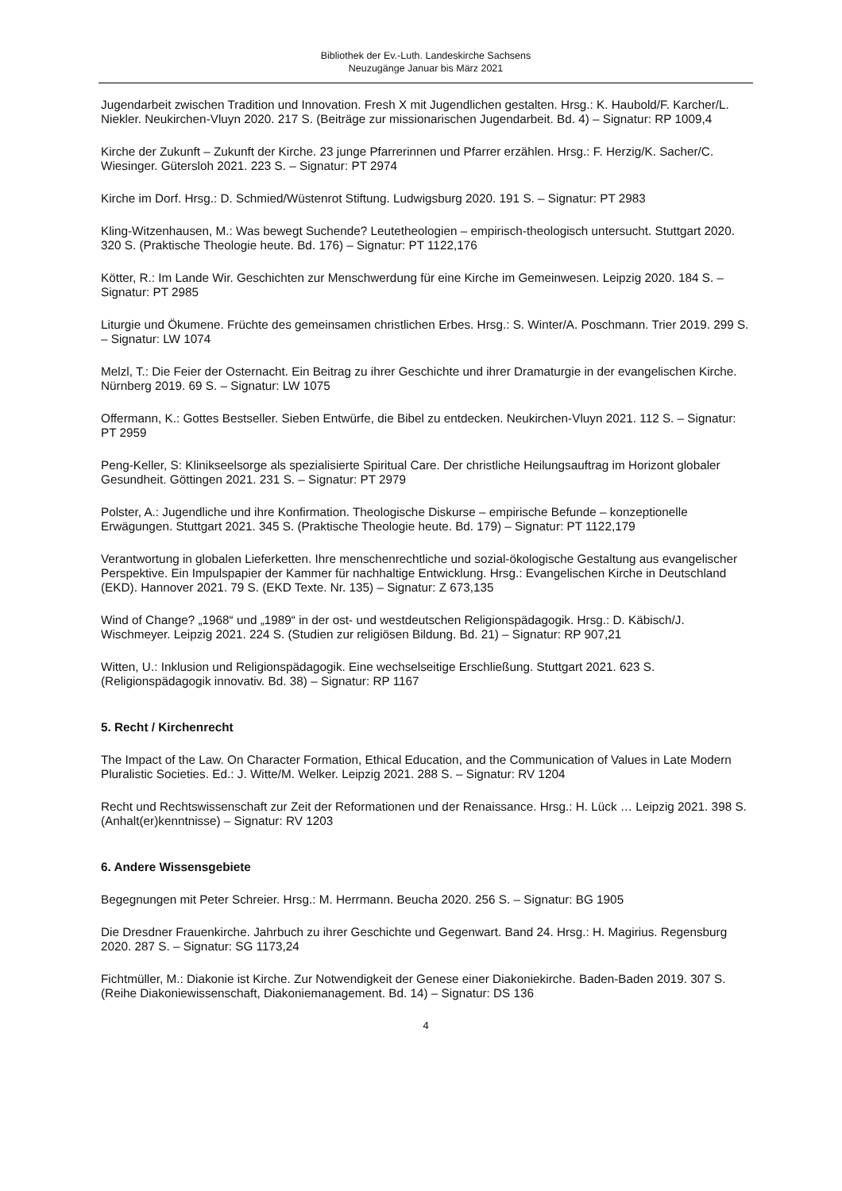Bibliothek der Ev.-Luth. Landeskirche Sachsens
Neuzugänge Januar bis März 2021
Jugendarbeit zwischen Tradition und Innovation. Fresh X mit Jugendlichen gestalten. Hrsg.: K. Haubold/F. Karcher/L. Niekler. Neukirchen-Vluyn 2020. 217 S. (Beiträge zur missionarischen Jugendarbeit. Bd. 4) – Signatur: RP 1009,4
Kirche der Zukunft – Zukunft der Kirche. 23 junge Pfarrerinnen und Pfarrer erzählen. Hrsg.: F. Herzig/K. Sacher/C. Wiesinger. Gütersloh 2021. 223 S. – Signatur: PT 2974
Kirche im Dorf. Hrsg.: D. Schmied/Wüstenrot Stiftung. Ludwigsburg 2020. 191 S. – Signatur: PT 2983
Kling-Witzenhausen, M.: Was bewegt Suchende? Leutetheologien – empirisch-theologisch untersucht. Stuttgart 2020. 320 S. (Praktische Theologie heute. Bd. 176) – Signatur: PT 1122,176
Kötter, R.: Im Lande Wir. Geschichten zur Menschwerdung für eine Kirche im Gemeinwesen. Leipzig 2020. 184 S. – Signatur: PT 2985
Liturgie und Ökumene. Früchte des gemeinsamen christlichen Erbes. Hrsg.: S. Winter/A. Poschmann. Trier 2019. 299 S. – Signatur: LW 1074
Melzl, T.: Die Feier der Osternacht. Ein Beitrag zu ihrer Geschichte und ihrer Dramaturgie in der evangelischen Kirche. Nürnberg 2019. 69 S. – Signatur: LW 1075
Offermann, K.: Gottes Bestseller. Sieben Entwürfe, die Bibel zu entdecken. Neukirchen-Vluyn 2021. 112 S. – Signatur: PT 2959
Peng-Keller, S: Klinikseelsorge als spezialisierte Spiritual Care. Der christliche Heilungsauftrag im Horizont globaler Gesundheit. Göttingen 2021. 231 S. – Signatur: PT 2979
Polster, A.: Jugendliche und ihre Konfirmation. Theologische Diskurse – empirische Befunde – konzeptionelle Erwägungen. Stuttgart 2021. 345 S. (Praktische Theologie heute. Bd. 179) – Signatur: PT 1122,179
Verantwortung in globalen Lieferketten. Ihre menschenrechtliche und sozial-ökologische Gestaltung aus evangelischer Perspektive. Ein Impulspapier der Kammer für nachhaltige Entwicklung. Hrsg.: Evangelischen Kirche in Deutschland (EKD). Hannover 2021. 79 S. (EKD Texte. Nr. 135) – Signatur: Z 673,135
Wind of Change? „1968“ und „1989“ in der ost- und westdeutschen Religionspädagogik. Hrsg.: D. Käbisch/J. Wischmeyer. Leipzig 2021. 224 S. (Studien zur religiösen Bildung. Bd. 21) – Signatur: RP 907,21
Witten, U.: Inklusion und Religionspädagogik. Eine wechselseitige Erschließung. Stuttgart 2021. 623 S. (Religionspädagogik innovativ. Bd. 38) – Signatur: RP 1167
5. Recht / Kirchenrecht
The Impact of the Law. On Character Formation, Ethical Education, and the Communication of Values in Late Modern Pluralistic Societies. Ed.: J. Witte/M. Welker. Leipzig 2021. 288 S. – Signatur: RV 1204
Recht und Rechtswissenschaft zur Zeit der Reformationen und der Renaissance. Hrsg.: H. Lück … Leipzig 2021. 398 S. (Anhalt(er)kenntnisse) – Signatur: RV 1203
6. Andere Wissensgebiete
Begegnungen mit Peter Schreier. Hrsg.: M. Herrmann. Beucha 2020. 256 S. – Signatur: BG 1905
Die Dresdner Frauenkirche. Jahrbuch zu ihrer Geschichte und Gegenwart. Band 24. Hrsg.: H. Magirius. Regensburg 2020. 287 S. – Signatur: SG 1173,24
Fichtmüller, M.: Diakonie ist Kirche. Zur Notwendigkeit der Genese einer Diakoniekirche. Baden-Baden 2019. 307 S. (Reihe Diakoniewissenschaft, Diakoniemanagement. Bd. 14) – Signatur: DS 136
4